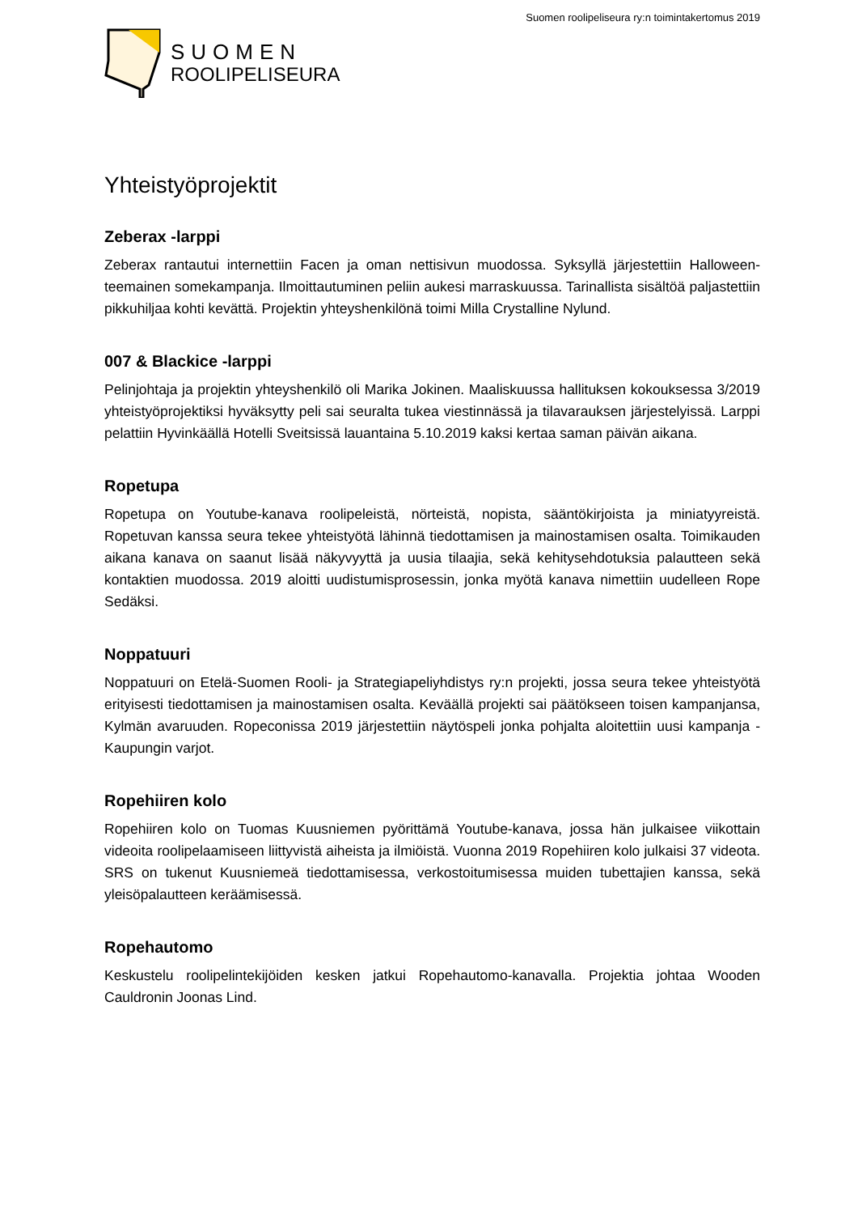Suomen roolipeliseura ry:n toimintakertomus 2019
SUOMEN
ROOLIPELISEURA
Yhteistyöprojektit
Zeberax -larppi
Zeberax rantautui internettiin Facen ja oman nettisivun muodossa. Syksyllä järjestettiin Halloween-teemainen somekampanja. Ilmoittautuminen peliin aukesi marraskuussa. Tarinallista sisältöä paljastettiin pikkuhiljaa kohti kevättä. Projektin yhteyshenkilönä toimi Milla Crystalline Nylund.
007 & Blackice -larppi
Pelinjohtaja ja projektin yhteyshenkilö oli Marika Jokinen. Maaliskuussa hallituksen kokouksessa 3/2019 yhteistyöprojektiksi hyväksytty peli sai seuralta tukea viestinnässä ja tilavarauksen järjestelyissä. Larppi pelattiin Hyvinkäällä Hotelli Sveitsissä lauantaina 5.10.2019 kaksi kertaa saman päivän aikana.
Ropetupa
Ropetupa on Youtube-kanava roolipeleistä, nörteistä, nopista, sääntökirjoista ja miniatyyreistä. Ropetuvan kanssa seura tekee yhteistyötä lähinnä tiedottamisen ja mainostamisen osalta. Toimikauden aikana kanava on saanut lisää näkyvyyttä ja uusia tilaajia, sekä kehitysehdotuksia palautteen sekä kontaktien muodossa. 2019 aloitti uudistumisprosessin, jonka myötä kanava nimettiin uudelleen Rope Sedäksi.
Noppatuuri
Noppatuuri on Etelä-Suomen Rooli- ja Strategiapeliyhdistys ry:n projekti, jossa seura tekee yhteistyötä erityisesti tiedottamisen ja mainostamisen osalta. Keväällä projekti sai päätökseen toisen kampanjansa, Kylmän avaruuden. Ropeconissa 2019 järjestettiin näytöspeli jonka pohjalta aloitettiin uusi kampanja - Kaupungin varjot.
Ropehiiren kolo
Ropehiiren kolo on Tuomas Kuusniemen pyörittämä Youtube-kanava, jossa hän julkaisee viikottain videoita roolipelaamiseen liittyvistä aiheista ja ilmiöistä. Vuonna 2019 Ropehiiren kolo julkaisi 37 videota. SRS on tukenut Kuusniemeä tiedottamisessa, verkostoitumisessa muiden tubettajien kanssa, sekä yleisöpalautteen keräämisessä.
Ropehautomo
Keskustelu roolipelintekijöiden kesken jatkui Ropehautomo-kanavalla. Projektia johtaa Wooden Cauldronin Joonas Lind.